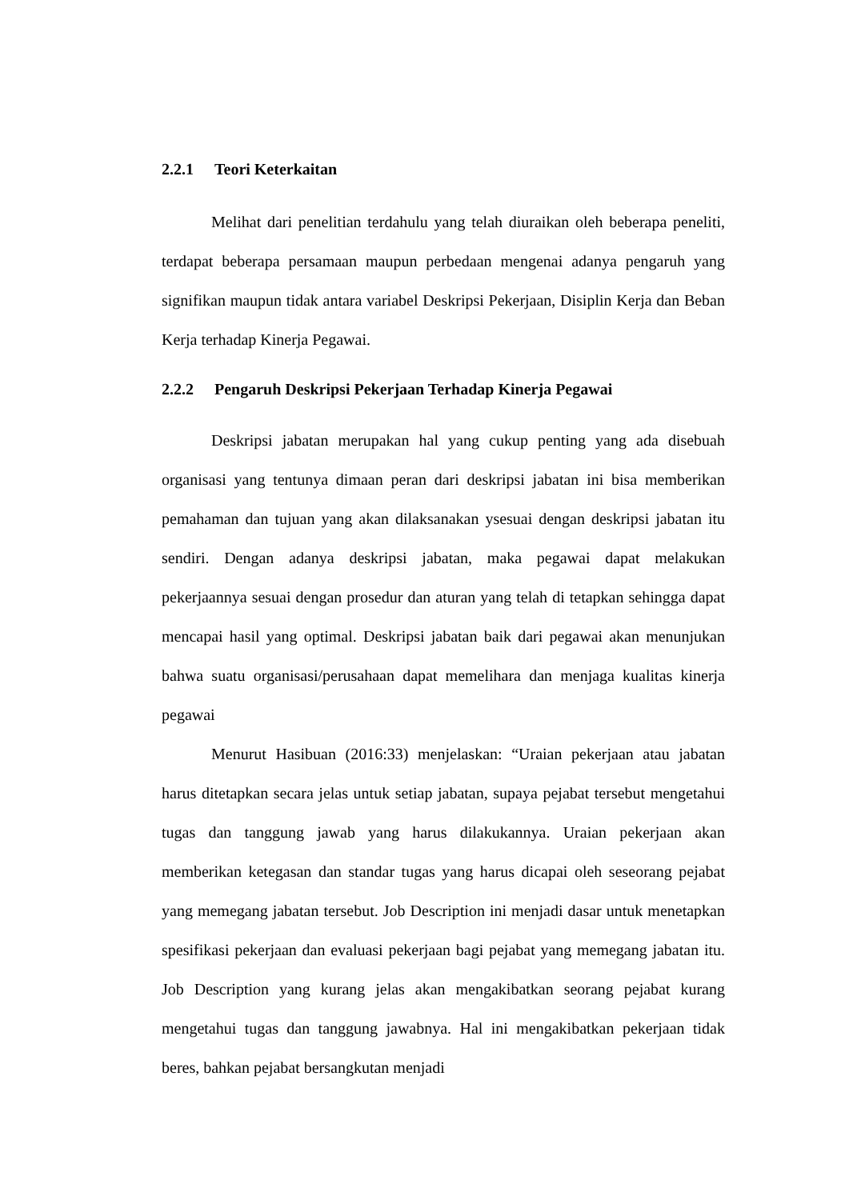2.2.1 Teori Keterkaitan
Melihat dari penelitian terdahulu yang telah diuraikan oleh beberapa peneliti, terdapat beberapa persamaan maupun perbedaan mengenai adanya pengaruh yang signifikan maupun tidak antara variabel Deskripsi Pekerjaan, Disiplin Kerja dan Beban Kerja terhadap Kinerja Pegawai.
2.2.2 Pengaruh Deskripsi Pekerjaan Terhadap Kinerja Pegawai
Deskripsi jabatan merupakan hal yang cukup penting yang ada disebuah organisasi yang tentunya dimaan peran dari deskripsi jabatan ini bisa memberikan pemahaman dan tujuan yang akan dilaksanakan ysesuai dengan deskripsi jabatan itu sendiri. Dengan adanya deskripsi jabatan, maka pegawai dapat melakukan pekerjaannya sesuai dengan prosedur dan aturan yang telah di tetapkan sehingga dapat mencapai hasil yang optimal. Deskripsi jabatan baik dari pegawai akan menunjukan bahwa suatu organisasi/perusahaan dapat memelihara dan menjaga kualitas kinerja pegawai
Menurut Hasibuan (2016:33) menjelaskan: “Uraian pekerjaan atau jabatan harus ditetapkan secara jelas untuk setiap jabatan, supaya pejabat tersebut mengetahui tugas dan tanggung jawab yang harus dilakukannya. Uraian pekerjaan akan memberikan ketegasan dan standar tugas yang harus dicapai oleh seseorang pejabat yang memegang jabatan tersebut. Job Description ini menjadi dasar untuk menetapkan spesifikasi pekerjaan dan evaluasi pekerjaan bagi pejabat yang memegang jabatan itu. Job Description yang kurang jelas akan mengakibatkan seorang pejabat kurang mengetahui tugas dan tanggung jawabnya. Hal ini mengakibatkan pekerjaan tidak beres, bahkan pejabat bersangkutan menjadi